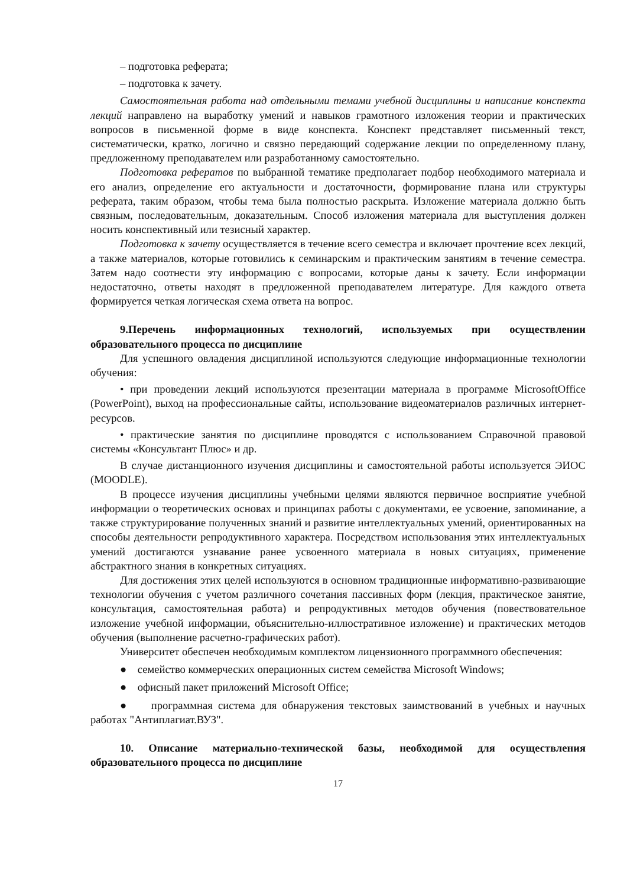– подготовка реферата;
– подготовка к зачету.
Самостоятельная работа над отдельными темами учебной дисциплины и написание конспекта лекций направлено на выработку умений и навыков грамотного изложения теории и практических вопросов в письменной форме в виде конспекта. Конспект представляет письменный текст, систематически, кратко, логично и связно передающий содержание лекции по определенному плану, предложенному преподавателем или разработанному самостоятельно.
Подготовка рефератов по выбранной тематике предполагает подбор необходимого материала и его анализ, определение его актуальности и достаточности, формирование плана или структуры реферата, таким образом, чтобы тема была полностью раскрыта. Изложение материала должно быть связным, последовательным, доказательным. Способ изложения материала для выступления должен носить конспективный или тезисный характер.
Подготовка к зачету осуществляется в течение всего семестра и включает прочтение всех лекций, а также материалов, которые готовились к семинарским и практическим занятиям в течение семестра. Затем надо соотнести эту информацию с вопросами, которые даны к зачету. Если информации недостаточно, ответы находят в предложенной преподавателем литературе. Для каждого ответа формируется четкая логическая схема ответа на вопрос.
9.Перечень информационных технологий, используемых при осуществлении образовательного процесса по дисциплине
Для успешного овладения дисциплиной используются следующие информационные технологии обучения:
• при проведении лекций используются презентации материала в программе MicrosoftOffice (PowerPoint), выход на профессиональные сайты, использование видеоматериалов различных интернет-ресурсов.
• практические занятия по дисциплине проводятся с использованием Справочной правовой системы «Консультант Плюс» и др.
В случае дистанционного изучения дисциплины и самостоятельной работы используется ЭИОС (MOODLE).
В процессе изучения дисциплины учебными целями являются первичное восприятие учебной информации о теоретических основах и принципах работы с документами, ее усвоение, запоминание, а также структурирование полученных знаний и развитие интеллектуальных умений, ориентированных на способы деятельности репродуктивного характера. Посредством использования этих интеллектуальных умений достигаются узнавание ранее усвоенного материала в новых ситуациях, применение абстрактного знания в конкретных ситуациях.
Для достижения этих целей используются в основном традиционные информативно-развивающие технологии обучения с учетом различного сочетания пассивных форм (лекция, практическое занятие, консультация, самостоятельная работа) и репродуктивных методов обучения (повествовательное изложение учебной информации, объяснительно-иллюстративное изложение) и практических методов обучения (выполнение расчетно-графических работ).
Университет обеспечен необходимым комплектом лицензионного программного обеспечения:
● семейство коммерческих операционных систем семейства Microsoft Windows;
● офисный пакет приложений Microsoft Office;
● программная система для обнаружения текстовых заимствований в учебных и научных работах "Антиплагиат.ВУЗ".
10. Описание материально-технической базы, необходимой для осуществления образовательного процесса по дисциплине
17